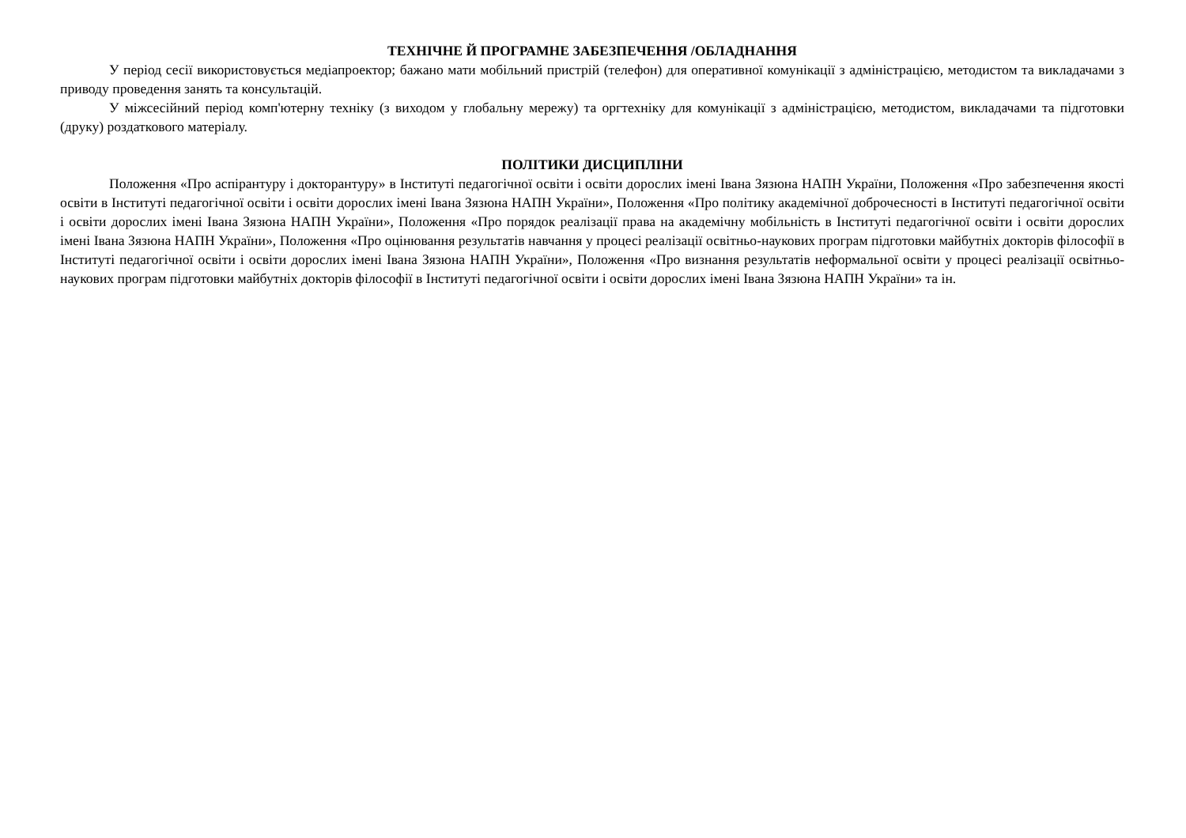ТЕХНІЧНЕ Й ПРОГРАМНЕ ЗАБЕЗПЕЧЕННЯ /ОБЛАДНАННЯ
У період сесії використовується медіапроектор; бажано мати мобільний пристрій (телефон) для оперативної комунікації з адміністрацією, методистом та викладачами з приводу проведення занять та консультацій.
У міжсесійний період комп'ютерну техніку (з виходом у глобальну мережу) та оргтехніку для комунікації з адміністрацією, методистом, викладачами та підготовки (друку) роздаткового матеріалу.
ПОЛІТИКИ ДИСЦИПЛІНИ
Положення «Про аспірантуру і докторантуру» в Інституті педагогічної освіти і освіти дорослих імені Івана Зязюна НАПН України, Положення «Про забезпечення якості освіти в Інституті педагогічної освіти і освіти дорослих імені Івана Зязюна НАПН України», Положення «Про політику академічної доброчесності в Інституті педагогічної освіти і освіти дорослих імені Івана Зязюна НАПН України», Положення «Про порядок реалізації права на академічну мобільність в Інституті педагогічної освіти і освіти дорослих імені Івана Зязюна НАПН України», Положення «Про оцінювання результатів навчання у процесі реалізації освітньо-наукових програм підготовки майбутніх докторів філософії в Інституті педагогічної освіти і освіти дорослих імені Івана Зязюна НАПН України», Положення «Про визнання результатів неформальної освіти у процесі реалізації освітньо-наукових програм підготовки майбутніх докторів філософії в Інституті педагогічної освіти і освіти дорослих імені Івана Зязюна НАПН України» та ін.